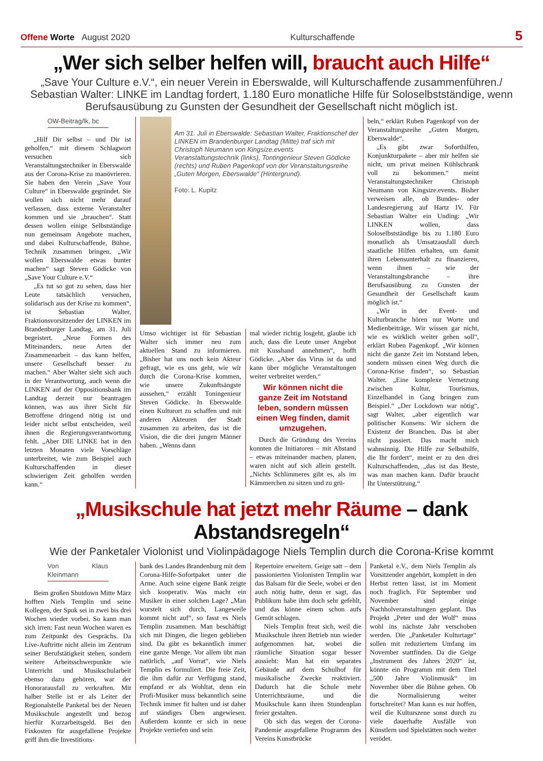Offene Worte August 2020 Kulturschaffende 5
„Wer sich selber helfen will, braucht auch Hilfe“
„Save Your Culture e.V.“, ein neuer Verein in Eberswalde, will Kulturschaffende zusammenführen./ Sebastian Walter: LINKE im Landtag fordert, 1.180 Euro monatliche Hilfe für Soloselbstständige, wenn Berufsausübung zu Gunsten der Gesundheit der Gesellschaft nicht möglich ist.
OW-Beitrag/lk, bc
„Hilf Dir selbst – und Dir ist geholfen,“ mit diesem Schlagwort versuchen sich Veranstaltungstechniker in Eberswalde aus der Corona-Krise zu manövrieren. Sie haben den Verein „Save Your Culture“ in Eberswalde gegründet. Sie wollen sich nicht mehr darauf verlassen, dass externe Veranstalter kommen und sie „brauchen“. Statt dessen wollen einige Selbstständige nun gemeinsam Angebote machen, und dabei Kulturschaffende, Bühne, Technik zusammen bringen. „Wir wollen Eberswalde etwas bunter machen“ sagt Steven Gödicke von „Save Your Culture e.V.“
„Es tut so gut zu sehen, dass hier Leute tatsächlich versuchen, solidarisch aus der Krise zu kommen“, ist Sebastian Walter, Fraktionsvorsitzender der LINKEN im Brandenburger Landtag, am 31. Juli begeistert. „Neue Formen des Miteinanders, neue Arten der Zusammenarbeit – das kann helfen, unsere Gesellschaft besser zu machen.“ Aber Walter sieht sich auch in der Verantwortung, auch wenn die LINKEN auf der Oppositionsbank im Landtag derzeit nur beantragen können, was aus ihrer Sicht für Betroffene dringend nötig ist und leider nicht selbst entscheiden, weil ihnen die Regierungsverantwortung fehlt. „Aber DIE LINKE hat in den letzten Monaten viele Vorschläge unterbreitet, wie zum Beispiel auch Kulturschaffenden in dieser schwierigen Zeit geholfen werden kann.“
Am 31. Juli in Eberswalde: Sebastian Walter, Fraktionschef der LINKEN im Brandenburger Landtag (Mitte) traf sich mit Christoph Neumann von Kingsize.events Veranstaltungstechnik (links), Tontingenieur Steven Gödicke (rechts) und Ruben Pagenkopf von der Veranstaltungsreihe „Guten Morgen, Eberswalde“ (Hintergrund).
Foto: L. Kupitz
Umso wichtiger ist für Sebastian Walter sich immer neu zum aktuellen Stand zu informieren. „Bisher hat uns noch kein Akteur gefragt, wie es uns geht, wie wir durch die Corona-Krise kommen, wie unsere Zukunftsängste aussehen,“ erzählt Toningenieur Steven Gödicke. In Eberswalde einen Kulturort zu schaffen und mit anderen Akteuren der Stadt zusammen zu arbeiten, das ist die Vision, die die drei jungen Männer haben. „Wenns dann
mal wieder richtig losgeht, glaube ich auch, dass die Leute unser Angebot mit Kusshand annehmen“, hofft Gödicke. „Aber das Virus ist da und kann über mögliche Veranstaltungen weiter verbreitet werden.“
Wir können nicht die ganze Zeit im Notstand leben, sondern müssen einen Weg finden, damit umzugehen.
Durch die Gründung des Vereins konnten die Initiatoren – mit Abstand – etwas miteinander machen, planen, waren nicht auf sich allein gestellt. „Nichts Schlimmeres gibt es, als im Kämmerchen zu sitzen und zu grü-
beln,“ erklärt Ruben Pagenkopf von der Veranstaltungsreihe „Guten Morgen, Eberswalde“.
„Es gibt zwar Soforthilfen, Konjunkturpakete – aber mir helfen sie nicht, um privat meinen Kühlschrank voll zu bekommen.“ meint Veranstaltungstechniker Christoph Neumann von Kingsize.events. Bisher verweisen alle, ob Bundes- oder Landesregierung auf Hartz IV. Für Sebastian Walter ein Unding: „Wir LINKEN wollen, dass Soloselbstständige bis zu 1.180 Euro monatlich als Umsatzausfall durch staatliche Hilfen erhalten, um damit ihren Lebensunterhalt zu finanzieren, wenn ihnen – wie der Veranstaltungsbranche – ihre Berufsausübung zu Gunsten der Gesundheit der Gesellschaft kaum möglich ist.“
„Wir in der Event- und Kulturbranche hören nur Worte und Medienbeiträge. Wir wissen gar nicht, wie es wirklich weiter gehen soll“, erklärt Ruben Pagenkopf. „Wir können nicht die ganze Zeit im Notstand leben, sondern müssen einen Weg durch die Corona-Krise finden“, so Sebastian Walter. „Eine komplexe Vernetzung zwischen Kultur, Tourismus, Einzelhandel in Gang bringen zum Beispiel.“ „Der Lockdown war nötig“, sagt Walter, „aber eigentlich war politischer Konsens: Wir sichern die Existenz der Branchen. Das ist aber nicht passiert. Das macht mich wahnsinnig. Die Hilfe zur Selbsthilfe, die Ihr fordert“, meint er zu den drei Kulturschaffenden, „das ist das Beste, was man machen kann. Dafür braucht Ihr Unterstützung.“
„Musikschule hat jetzt mehr Räume – dank Abstandsregeln“
Wie der Panketaler Violonist und Violinpädagoge Niels Templin durch die Corona-Krise kommt
Von Klaus Kleinmann
Beim großen Shutdown Mitte März hofften Niels Templin und seine Kollegen, der Spuk sei in zwei bis drei Wochen wieder vorbei. So kann man sich irren: Fast neun Wochen waren es zum Zeitpunkt des Gesprächs. Da Live-Auftritte nicht allein im Zentrum seiner Berufstätigkeit stehen, sondern weitere Arbeitsschwerpunkte wie Unterricht und Musikschularbeit ebenso dazu gehören, war der Honorarausfall zu verkraften. Mit halber Stelle ist er als Leiter der Regionalstelle Panketal bei der Neuen Musikschule angestellt und bezog hierfür Kurzarbeitsgeld. Bei den Fixkosten für ausgefallene Projekte griff ihm die Investitions-
bank des Landes Brandenburg mit dem Corona-Hilfe-Sofortpaket unter die Arme. Auch seine eigene Bank zeigte sich kooperativ. Was macht ein Musiker in einer solchen Lage? „Man wurstelt sich durch, Langeweile kommt nicht auf“, so fasst es Niels Templin zusammen. Man beschäftigt sich mit Dingen, die liegen geblieben sind. Da gibt es bekanntlich immer eine ganze Menge. Vor allem übt man natürlich, „auf Vorrat“, wie Niels Templin es formuliert. Die freie Zeit, die ihm dafür zur Verfügung stand, empfand er als Wohltat, denn ein Profi-Musiker muss bekanntlich seine Technik immer fit halten und ist daher auf ständiges Üben angewiesen. Außerdem konnte er sich in neue Projekte vertiefen und sein
Repertoire erweitern. Geige satt – dem passionierten Violonisten Templin war das Balsam für die Seele, wobei er den auch nötig hatte, denn er sagt, das Publikum habe ihm doch sehr gefehlt, und das könne einem schon aufs Gemüt schlagen.
Niels Templin freut sich, weil die Musikschule ihren Betrieb nun wieder aufgenommen hat, wobei die räumliche Situation sogar besser aussieht: Man hat ein separates Gebäude auf dem Schulhof für musikalische Zwecke reaktiviert. Dadurch hat die Schule mehr Unterrichtsräume, und die Musikschule kann ihren Stundenplan freier gestalten.
Ob sich das wegen der Corona-Pandemie ausgefallene Programm des Vereins Kunstbrücke
Panketal e.V., dem Niels Templin als Vorsitzender angehört, komplett in den Herbst retten lässt, ist im Moment noch fraglich. Für September und November sind einige Nachholveranstaltungen geplant. Das Projekt „Peter und der Wolf“ muss wohl ins nächste Jahr verschoben werden. Die „Panketaler Kulturtage“ sollen mit reduziertem Umfang im November stattfinden. Da die Geige „Instrument des Jahres 2020“ ist, könnte ein Programm mit dem Titel „500 Jahre Violinmusik“ im November über die Bühne gehen. Ob die Normalisierung weiter fortschreitet? Man kann es nur hoffen, weil die Kulturszene sonst durch zu viele dauerhafte Ausfälle von Künstlern und Spielstätten noch weiter verödet.